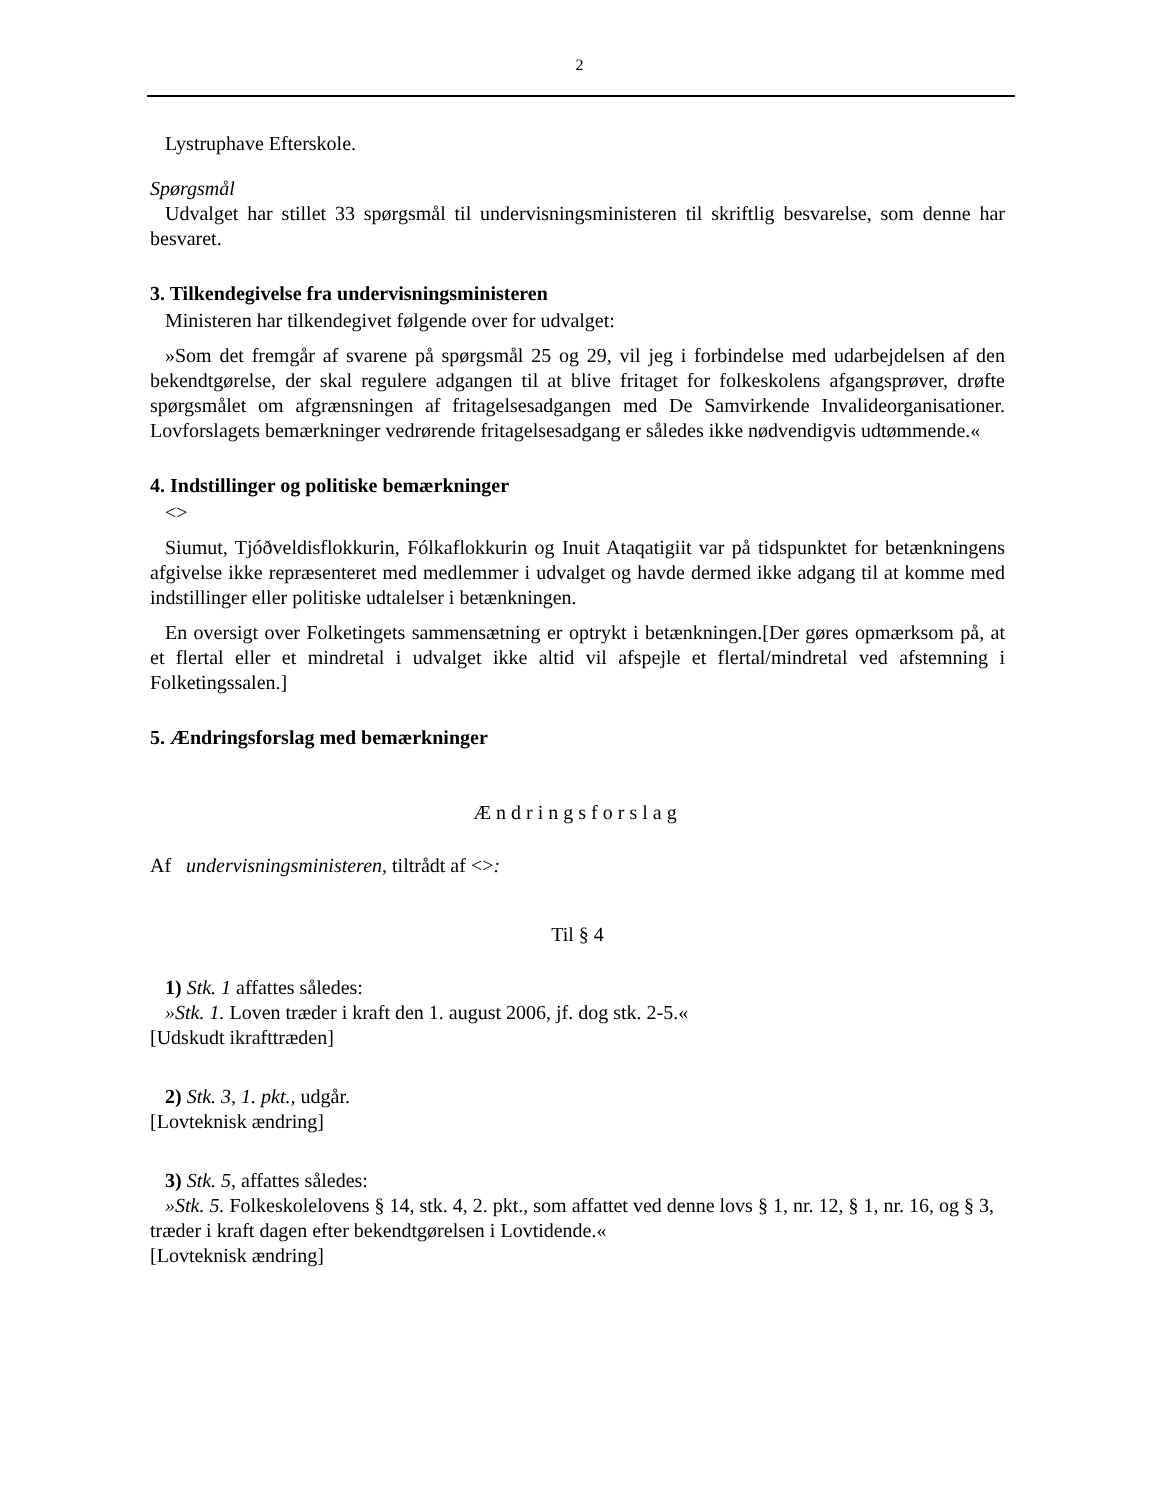2
Lystruphave Efterskole.
Spørgsmål
Udvalget har stillet 33 spørgsmål til undervisningsministeren til skriftlig besvarelse, som denne har besvaret.
3. Tilkendegivelse fra undervisningsministeren
Ministeren har tilkendegivet følgende over for udvalget:
»Som det fremgår af svarene på spørgsmål 25 og 29, vil jeg i forbindelse med udarbejdelsen af den bekendtgørelse, der skal regulere adgangen til at blive fritaget for folkeskolens afgangsprøver, drøfte spørgsmålet om afgrænsningen af fritagelsesadgangen med De Samvirkende Invalideorgani­sationer. Lovforslagets bemærkninger vedrørende fritagelsesadgang er således ikke nødvendigvis udtømmende.«
4. Indstillinger og politiske bemærkninger
<>
Siumut, Tjóðveldisflokkurin, Fólkaflokkurin og Inuit Ataqatigiit var på tidspunktet for betænk­ningens afgivelse ikke repræsenteret med medlemmer i udvalget og havde dermed ikke adgang til at komme med indstillinger eller politiske udtalelser i betænkningen.
En oversigt over Folketingets sammensætning er optrykt i betænkningen.[Der gøres opmærksom på, at et flertal eller et mindretal i udvalget ikke altid vil afspejle et flertal/mindretal ved afstemning i Folketingssalen.]
5. Ændringsforslag med bemærkninger
Ændringsforslag
Af undervisningsministeren, tiltrådt af <>:
Til § 4
1) Stk. 1 affattes således:
»Stk. 1. Loven træder i kraft den 1. august 2006, jf. dog stk. 2-5.«
[Udskudt ikrafttræden]
2) Stk. 3, 1. pkt., udgår.
[Lovteknisk ændring]
3) Stk. 5, affattes således:
»Stk. 5. Folkeskolelovens § 14, stk. 4, 2. pkt., som affattet ved denne lovs § 1, nr. 12, § 1, nr. 16, og § 3, træder i kraft dagen efter bekendtgørelsen i Lovtidende.«
[Lovteknisk ændring]